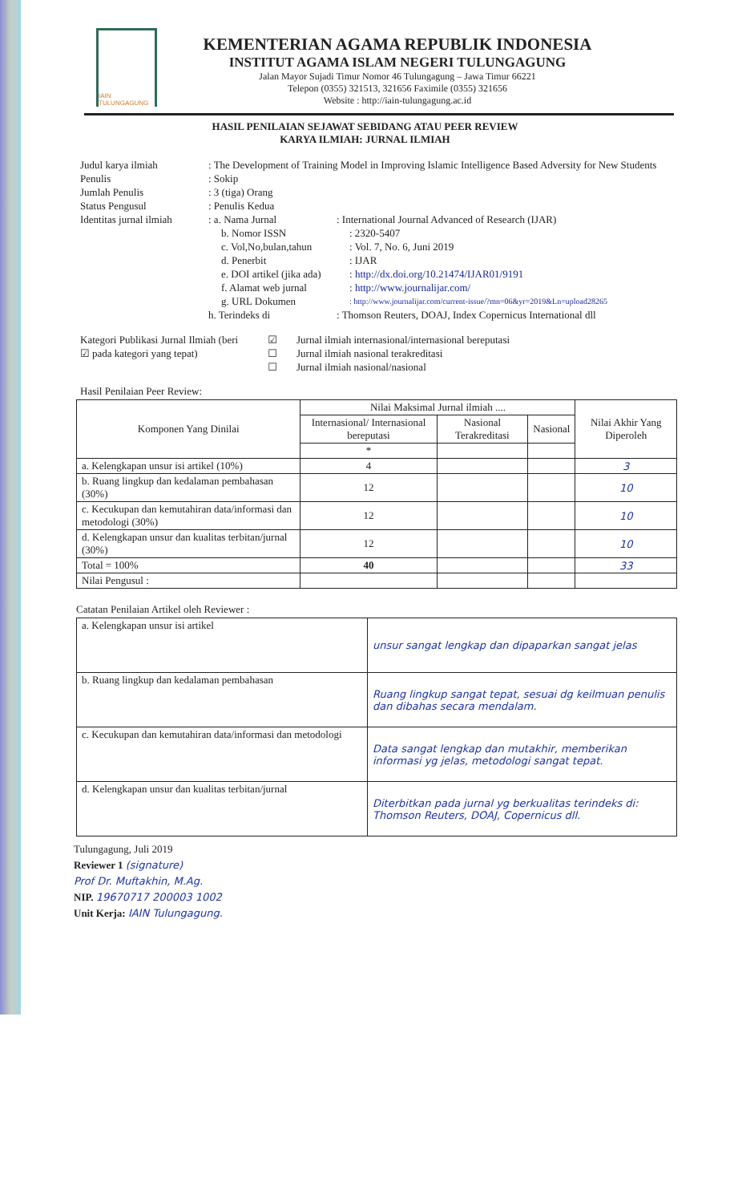IAIN TULUNGAGUNG
KEMENTERIAN AGAMA REPUBLIK INDONESIA
INSTITUT AGAMA ISLAM NEGERI TULUNGAGUNG
Jalan Mayor Sujadi Timur Nomor 46 Tulungagung – Jawa Timur 66221
Telepon (0355) 321513, 321656 Faximile (0355) 321656
Website : http://iain-tulungagung.ac.id
HASIL PENILAIAN SEJAWAT SEBIDANG ATAU PEER REVIEW
KARYA ILMIAH: JURNAL ILMIAH
Judul karya ilmiah: The Development of Training Model in Improving Islamic Intelligence Based Adversity for New Students
Penulis: Sokip
Jumlah Penulis: 3 (tiga) Orang
Status Pengusul: Penulis Kedua
Identitas jurnal ilmiah: a. Nama Jurnal: International Journal Advanced of Research (IJAR)
b. Nomor ISSN: 2320-5407
c. Vol,No,bulan,tahun: Vol. 7, No. 6, Juni 2019
d. Penerbit: IJAR
e. DOI artikel (jika ada): http://dx.doi.org/10.21474/IJAR01/9191
f. Alamat web jurnal: http://www.journalijar.com/
g. URL Dokumen: http://www.journalijar.com/current-issue/?mn=06&yr=2019&Ln=upload28265
h. Terindeks di: Thomson Reuters, DOAJ, Index Copernicus International dll
Kategori Publikasi Jurnal Ilmiah (beri ☑ pada kategori yang tepat) ☑
☐
☐ Jurnal ilmiah internasional/internasional bereputasi
Jurnal ilmiah nasional terakreditasi
Jurnal ilmiah nasional/nasional
Hasil Penilaian Peer Review:
| Komponen Yang Dinilai | Nilai Maksimal Jurnal ilmiah .... | | | Nilai Akhir Yang Diperoleh |
| --- | --- | --- | --- | --- |
| | Internasional/ Internasional bereputasi | Nasional Terakreditasi | Nasional | |
| | * | | | |
| a. Kelengkapan unsur isi artikel (10%) | 4 | | | 3 |
| b. Ruang lingkup dan kedalaman pembahasan (30%) | 12 | | | 10 |
| c. Kecukupan dan kemutahiran data/informasi dan metodologi (30%) | 12 | | | 10 |
| d. Kelengkapan unsur dan kualitas terbitan/jurnal (30%) | 12 | | | 10 |
| Total = 100% | 40 | | | 33 |
| Nilai Pengusul : | | | | |
Catatan Penilaian Artikel oleh Reviewer :
| a. Kelengkapan unsur isi artikel | unsur sangat lengkap dan dipaparkan sangat jelas |
| b. Ruang lingkup dan kedalaman pembahasan | Ruang lingkup sangat tepat, sesuai dg keilmuan penulis dan dibahas secara mendalam. |
| c. Kecukupan dan kemutahiran data/informasi dan metodologi | Data sangat lengkap dan mutakhir, memberikan informasi yg jelas, metodologi sangat tepat. |
| d. Kelengkapan unsur dan kualitas terbitan/jurnal | Diterbitkan pada jurnal yg berkualitas terindeks di: Thomson Reuters, DOAJ, Copernicus dll. |
Tulungagung, Juli 2019
Reviewer 1 (signature)
Prof Dr. Muftakhin, M.Ag.
NIP. 19670717 200003 1002
Unit Kerja: IAIN Tulungagung.